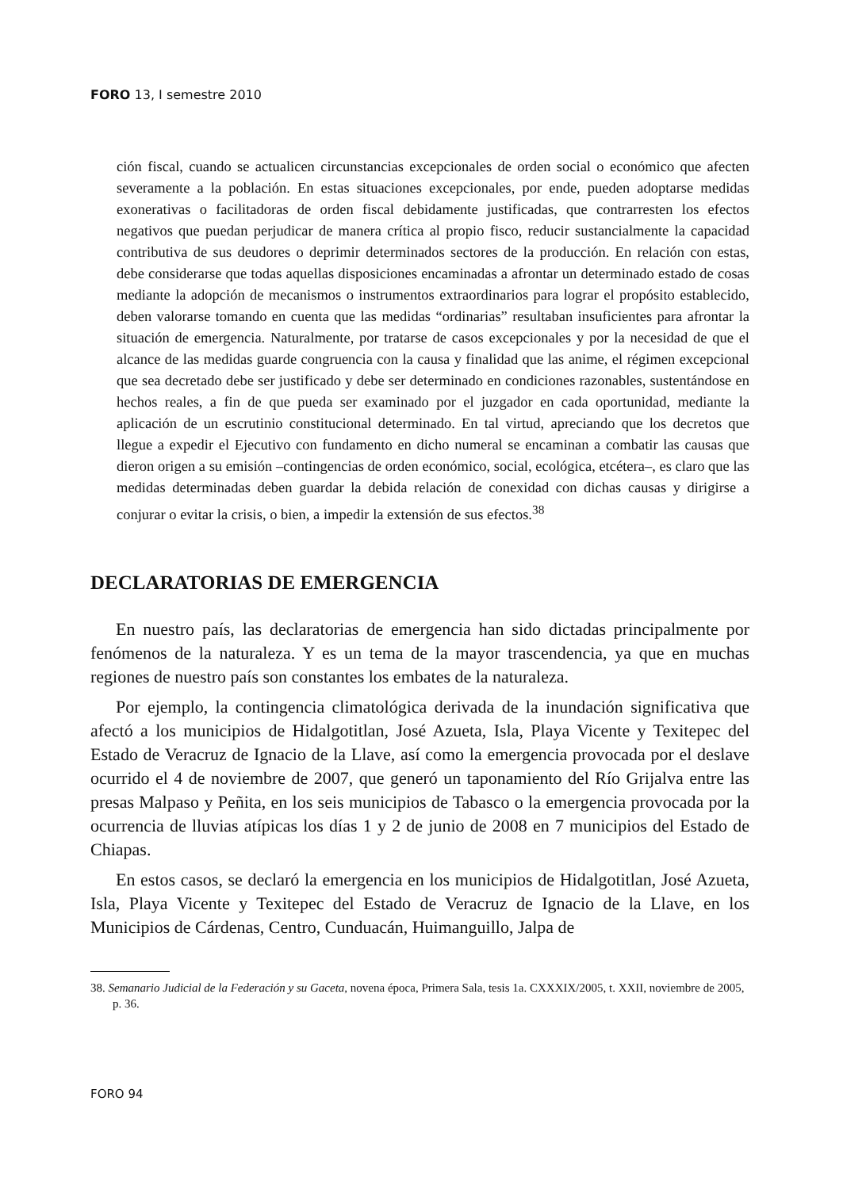FORO 13, I semestre 2010
ción fiscal, cuando se actualicen circunstancias excepcionales de orden social o económico que afecten severamente a la población. En estas situaciones excepcionales, por ende, pueden adoptarse medidas exonerativas o facilitadoras de orden fiscal debidamente justificadas, que contrarresten los efectos negativos que puedan perjudicar de manera crítica al propio fisco, reducir sustancialmente la capacidad contributiva de sus deudores o deprimir determinados sectores de la producción. En relación con estas, debe considerarse que todas aquellas disposiciones encaminadas a afrontar un determinado estado de cosas mediante la adopción de mecanismos o instrumentos extraordinarios para lograr el propósito establecido, deben valorarse tomando en cuenta que las medidas “ordinarias” resultaban insuficientes para afrontar la situación de emergencia. Naturalmente, por tratarse de casos excepcionales y por la necesidad de que el alcance de las medidas guarde congruencia con la causa y finalidad que las anime, el régimen excepcional que sea decretado debe ser justificado y debe ser determinado en condiciones razonables, sustentándose en hechos reales, a fin de que pueda ser examinado por el juzgador en cada oportunidad, mediante la aplicación de un escrutinio constitucional determinado. En tal virtud, apreciando que los decretos que llegue a expedir el Ejecutivo con fundamento en dicho numeral se encaminan a combatir las causas que dieron origen a su emisión –contingencias de orden económico, social, ecológica, etcétera–, es claro que las medidas determinadas deben guardar la debida relación de conexidad con dichas causas y dirigirse a conjurar o evitar la crisis, o bien, a impedir la extensión de sus efectos.<sup>38</sup>
DECLARATORIAS DE EMERGENCIA
En nuestro país, las declaratorias de emergencia han sido dictadas principalmente por fenómenos de la naturaleza. Y es un tema de la mayor trascendencia, ya que en muchas regiones de nuestro país son constantes los embates de la naturaleza.
Por ejemplo, la contingencia climatológica derivada de la inundación significativa que afectó a los municipios de Hidalgotitlan, José Azueta, Isla, Playa Vicente y Texitepec del Estado de Veracruz de Ignacio de la Llave, así como la emergencia provocada por el deslave ocurrido el 4 de noviembre de 2007, que generó un taponamiento del Río Grijalva entre las presas Malpaso y Peñita, en los seis municipios de Tabasco o la emergencia provocada por la ocurrencia de lluvias atípicas los días 1 y 2 de junio de 2008 en 7 municipios del Estado de Chiapas.
En estos casos, se declaró la emergencia en los municipios de Hidalgotitlan, José Azueta, Isla, Playa Vicente y Texitepec del Estado de Veracruz de Ignacio de la Llave, en los Municipios de Cárdenas, Centro, Cunduacán, Huimanguillo, Jalpa de
38. Semanario Judicial de la Federación y su Gaceta, novena época, Primera Sala, tesis 1a. CXXXIX/2005, t. XXII, noviembre de 2005, p. 36.
FORO 94